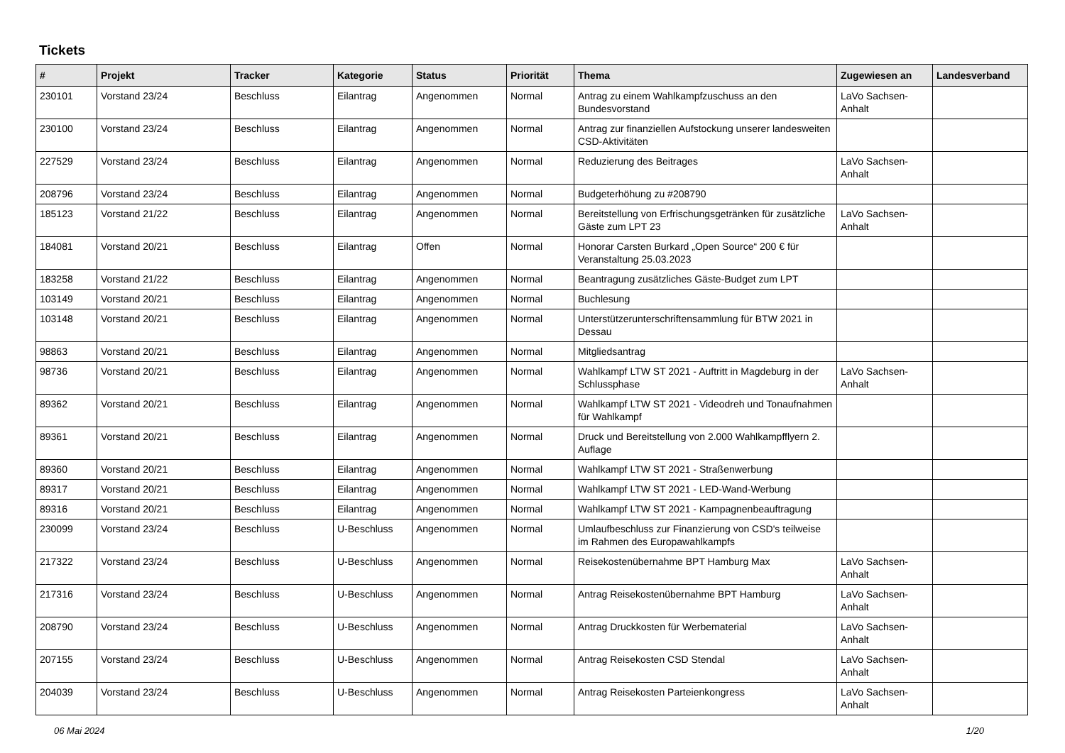Tickets
| # | Projekt | Tracker | Kategorie | Status | Priorität | Thema | Zugewiesen an | Landesverband |
| --- | --- | --- | --- | --- | --- | --- | --- | --- |
| 230101 | Vorstand 23/24 | Beschluss | Eilantrag | Angenommen | Normal | Antrag zu einem Wahlkampfzuschuss an den Bundesvorstand | LaVo Sachsen-Anhalt | |
| 230100 | Vorstand 23/24 | Beschluss | Eilantrag | Angenommen | Normal | Antrag zur finanziellen Aufstockung unserer landesweiten CSD-Aktivitäten | | |
| 227529 | Vorstand 23/24 | Beschluss | Eilantrag | Angenommen | Normal | Reduzierung des Beitrages | LaVo Sachsen-Anhalt | |
| 208796 | Vorstand 23/24 | Beschluss | Eilantrag | Angenommen | Normal | Budgeterhöhung zu #208790 | | |
| 185123 | Vorstand 21/22 | Beschluss | Eilantrag | Angenommen | Normal | Bereitstellung von Erfrischungsgetränken für zusätzliche Gäste zum LPT 23 | LaVo Sachsen-Anhalt | |
| 184081 | Vorstand 20/21 | Beschluss | Eilantrag | Offen | Normal | Honorar Carsten Burkard „Open Source“ 200 € für Veranstaltung 25.03.2023 | | |
| 183258 | Vorstand 21/22 | Beschluss | Eilantrag | Angenommen | Normal | Beantragung zusätzliches Gäste-Budget zum LPT | | |
| 103149 | Vorstand 20/21 | Beschluss | Eilantrag | Angenommen | Normal | Buchlesung | | |
| 103148 | Vorstand 20/21 | Beschluss | Eilantrag | Angenommen | Normal | Unterstützerunterschriftensammlung für BTW 2021 in Dessau | | |
| 98863 | Vorstand 20/21 | Beschluss | Eilantrag | Angenommen | Normal | Mitgliedsantrag | | |
| 98736 | Vorstand 20/21 | Beschluss | Eilantrag | Angenommen | Normal | Wahlkampf LTW ST 2021 - Auftritt in Magdeburg in der Schlussphase | LaVo Sachsen-Anhalt | |
| 89362 | Vorstand 20/21 | Beschluss | Eilantrag | Angenommen | Normal | Wahlkampf LTW ST 2021 - Videodreh und Tonaufnahmen für Wahlkampf | | |
| 89361 | Vorstand 20/21 | Beschluss | Eilantrag | Angenommen | Normal | Druck und Bereitstellung von 2.000 Wahlkampfflyern 2. Auflage | | |
| 89360 | Vorstand 20/21 | Beschluss | Eilantrag | Angenommen | Normal | Wahlkampf LTW ST 2021 - Straßenwerbung | | |
| 89317 | Vorstand 20/21 | Beschluss | Eilantrag | Angenommen | Normal | Wahlkampf LTW ST 2021 - LED-Wand-Werbung | | |
| 89316 | Vorstand 20/21 | Beschluss | Eilantrag | Angenommen | Normal | Wahlkampf LTW ST 2021 - Kampagnenbeauftragung | | |
| 230099 | Vorstand 23/24 | Beschluss | U-Beschluss | Angenommen | Normal | Umlaufbeschluss zur Finanzierung von CSD's teilweise im Rahmen des Europawahlkampfs | | |
| 217322 | Vorstand 23/24 | Beschluss | U-Beschluss | Angenommen | Normal | Reisekostenübernahme BPT Hamburg Max | LaVo Sachsen-Anhalt | |
| 217316 | Vorstand 23/24 | Beschluss | U-Beschluss | Angenommen | Normal | Antrag Reisekostenübernahme BPT Hamburg | LaVo Sachsen-Anhalt | |
| 208790 | Vorstand 23/24 | Beschluss | U-Beschluss | Angenommen | Normal | Antrag Druckkosten für Werbematerial | LaVo Sachsen-Anhalt | |
| 207155 | Vorstand 23/24 | Beschluss | U-Beschluss | Angenommen | Normal | Antrag Reisekosten CSD Stendal | LaVo Sachsen-Anhalt | |
| 204039 | Vorstand 23/24 | Beschluss | U-Beschluss | Angenommen | Normal | Antrag Reisekosten Parteienkongress | LaVo Sachsen-Anhalt | |
06 Mai 2024 1/20